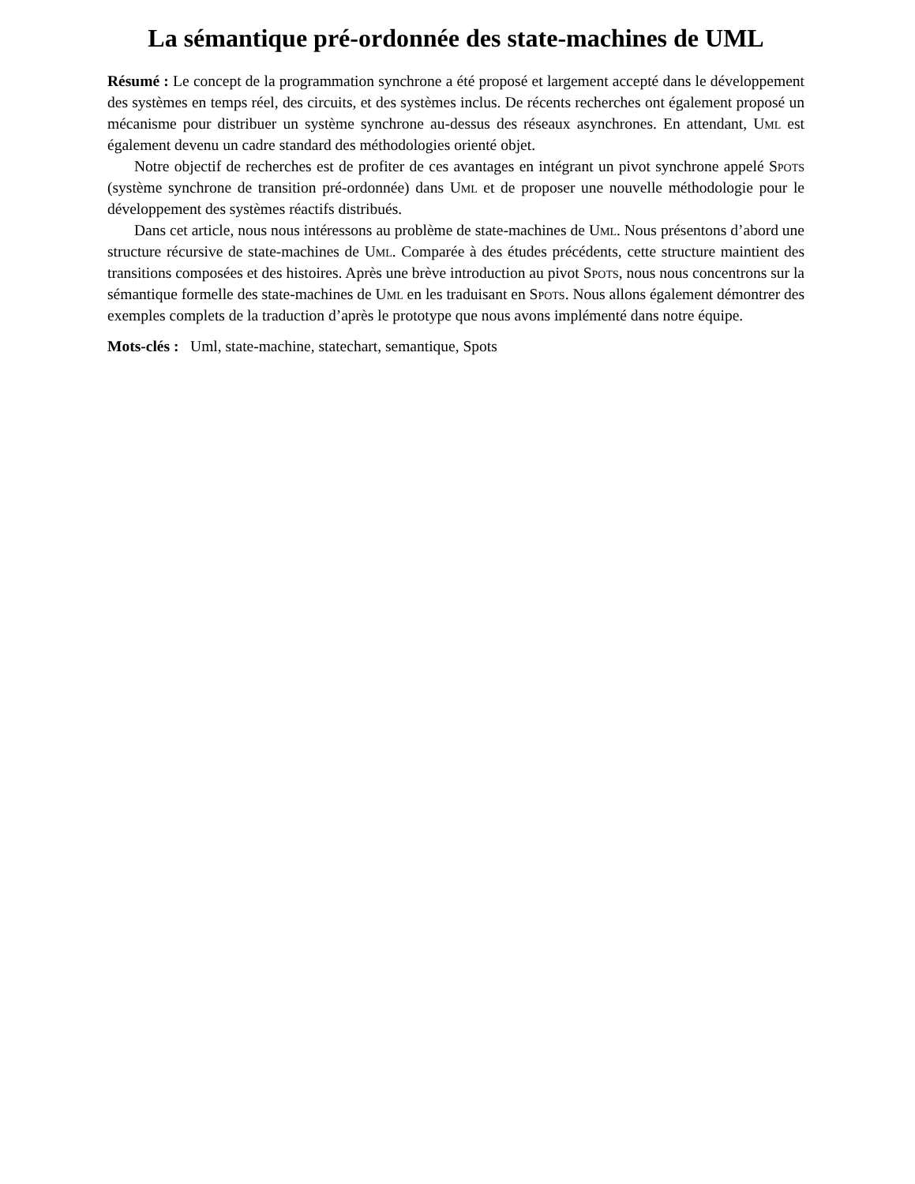La sémantique pré-ordonnée des state-machines de UML
Résumé : Le concept de la programmation synchrone a été proposé et largement accepté dans le développement des systèmes en temps réel, des circuits, et des systèmes inclus. De récents recherches ont également proposé un mécanisme pour distribuer un système synchrone au-dessus des réseaux asynchrones. En attendant, Uml est également devenu un cadre standard des méthodologies orienté objet.
Notre objectif de recherches est de profiter de ces avantages en intégrant un pivot synchrone appelé Spots (système synchrone de transition pré-ordonnée) dans Uml et de proposer une nouvelle méthodologie pour le développement des systèmes réactifs distribués.
Dans cet article, nous nous intéressons au problème de state-machines de Uml. Nous présentons d’abord une structure récursive de state-machines de Uml. Comparée à des études précédents, cette structure maintient des transitions composées et des histoires. Après une brève introduction au pivot Spots, nous nous concentrons sur la sémantique formelle des state-machines de Uml en les traduisant en Spots. Nous allons également démontrer des exemples complets de la traduction d’après le prototype que nous avons implémenté dans notre équipe.
Mots-clés : Uml, state-machine, statechart, semantique, Spots